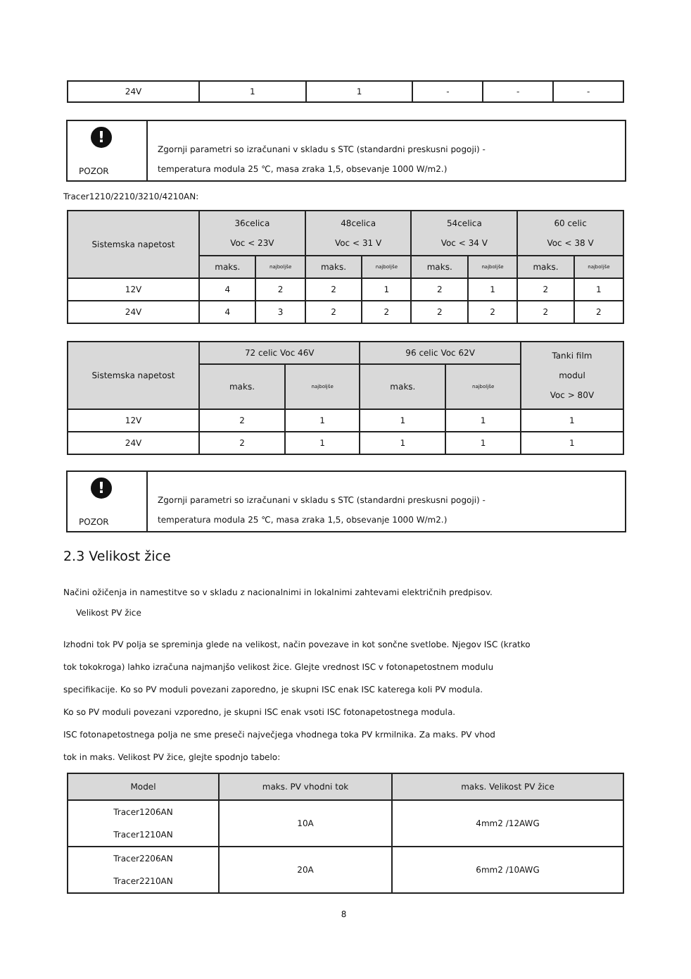| 24V | 1 | 1 | - | - | - |
!
POZOR
Zgornji parametri so izračunani v skladu s STC (standardni preskusni pogoji) -
temperatura modula 25 ℃, masa zraka 1,5, obsevanje 1000 W/m2.)
Tracer1210/2210/3210/4210AN:
| Sistemska napetost | 36celica Voc < 23V | | 48celica Voc < 31 V | | 54celica Voc < 34 V | | 60 celic Voc < 38 V | |
| --- | --- | --- | --- | --- | --- | --- | --- | --- |
| | maks. | najboljše | maks. | najboljše | maks. | najboljše | maks. | najboljše |
| 12V | 4 | 2 | 2 | 1 | 2 | 1 | 2 | 1 |
| 24V | 4 | 3 | 2 | 2 | 2 | 2 | 2 | 2 |
| Sistemska napetost | 72 celic Voc 46V | | 96 celic Voc 62V | | Tanki film modul Voc > 80V |
| --- | --- | --- | --- | --- | --- |
| | maks. | najboljše | maks. | najboljše | |
| 12V | 2 | 1 | 1 | 1 | 1 |
| 24V | 2 | 1 | 1 | 1 | 1 |
!
POZOR
Zgornji parametri so izračunani v skladu s STC (standardni preskusni pogoji) -
temperatura modula 25 ℃, masa zraka 1,5, obsevanje 1000 W/m2.)
2.3 Velikost žice
Načini ožičenja in namestitve so v skladu z nacionalnimi in lokalnimi zahtevami električnih predpisov.
Velikost PV žice
Izhodni tok PV polja se spreminja glede na velikost, način povezave in kot sončne svetlobe. Njegov ISC (kratko
tok tokokroga) lahko izračuna najmanjšo velikost žice. Glejte vrednost ISC v fotonapetostnem modulu
specifikacije. Ko so PV moduli povezani zaporedno, je skupni ISC enak ISC katerega koli PV modula.
Ko so PV moduli povezani vzporedno, je skupni ISC enak vsoti ISC fotonapetostnega modula.
ISC fotonapetostnega polja ne sme preseči največjega vhodnega toka PV krmilnika. Za maks. PV vhod
tok in maks. Velikost PV žice, glejte spodnjo tabelo:
| Model | maks. PV vhodni tok | maks. Velikost PV žice |
| --- | --- | --- |
| Tracer1206AN Tracer1210AN | 10A | 4mm2 /12AWG |
| Tracer2206AN Tracer2210AN | 20A | 6mm2 /10AWG |
8